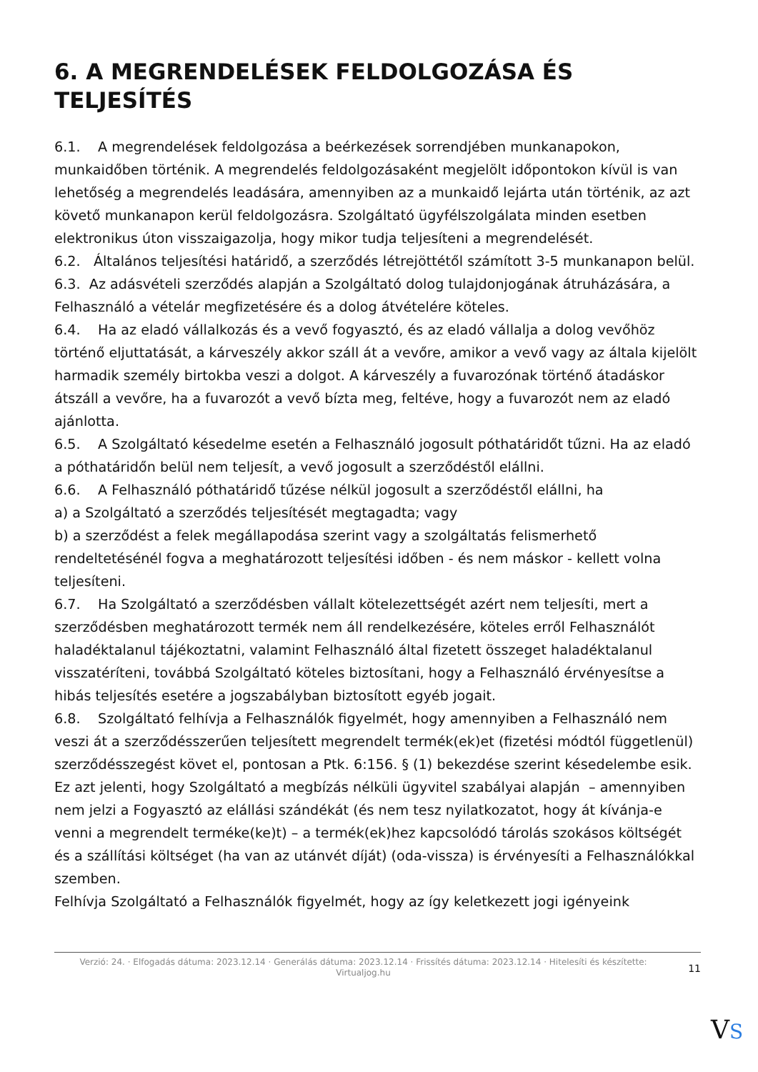6. A MEGRENDELÉSEK FELDOLGOZÁSA ÉS TELJESÍTÉS
6.1. A megrendelések feldolgozása a beérkezések sorrendjében munkanapokon, munkaidőben történik. A megrendelés feldolgozásaként megjelölt időpontokon kívül is van lehetőség a megrendelés leadására, amennyiben az a munkaidő lejárta után történik, az azt követő munkanapon kerül feldolgozásra. Szolgáltató ügyfélszolgálata minden esetben elektronikus úton visszaigazolja, hogy mikor tudja teljesíteni a megrendelését.
6.2. Általános teljesítési határidő, a szerződés létrejöttétől számított 3-5 munkanapon belül.
6.3. Az adásvételi szerződés alapján a Szolgáltató dolog tulajdonjogának átruházására, a Felhasználó a vételár megfizetésére és a dolog átvételére köteles.
6.4. Ha az eladó vállalkozás és a vevő fogyasztó, és az eladó vállalja a dolog vevőhöz történő eljuttatását, a kárveszély akkor száll át a vevőre, amikor a vevő vagy az általa kijelölt harmadik személy birtokba veszi a dolgot. A kárveszély a fuvarozónak történő átadáskor átszáll a vevőre, ha a fuvarozót a vevő bízta meg, feltéve, hogy a fuvarozót nem az eladó ajánlotta.
6.5. A Szolgáltató késedelme esetén a Felhasználó jogosult póthatáridőt tűzni. Ha az eladó a póthatáridőn belül nem teljesít, a vevő jogosult a szerződéstől elállni.
6.6. A Felhasználó póthatáridő tűzése nélkül jogosult a szerződéstől elállni, ha
a) a Szolgáltató a szerződés teljesítését megtagadta; vagy
b) a szerződést a felek megállapodása szerint vagy a szolgáltatás felismerhető rendeltetésénél fogva a meghatározott teljesítési időben - és nem máskor - kellett volna teljesíteni.
6.7. Ha Szolgáltató a szerződésben vállalt kötelezettségét azért nem teljesíti, mert a szerződésben meghatározott termék nem áll rendelkezésére, köteles erről Felhasználót haladéktalanul tájékoztatni, valamint Felhasználó által fizetett összeget haladéktalanul visszatéríteni, továbbá Szolgáltató köteles biztosítani, hogy a Felhasználó érvényesítse a hibás teljesítés esetére a jogszabályban biztosított egyéb jogait.
6.8. Szolgáltató felhívja a Felhasználók figyelmét, hogy amennyiben a Felhasználó nem veszi át a szerződésszerűen teljesített megrendelt termék(ek)et (fizetési módtól függetlenül) szerződésszegést követ el, pontosan a Ptk. 6:156. § (1) bekezdése szerint késedelembe esik.
Ez azt jelenti, hogy Szolgáltató a megbízás nélküli ügyvitel szabályai alapján – amennyiben nem jelzi a Fogyasztó az elállási szándékát (és nem tesz nyilatkozatot, hogy át kívánja-e venni a megrendelt terméke(ke)t) – a termék(ek)hez kapcsolódó tárolás szokásos költségét és a szállítási költséget (ha van az utánvét díját) (oda-vissza) is érvényesíti a Felhasználókkal szemben.
Felhívja Szolgáltató a Felhasználók figyelmét, hogy az így keletkezett jogi igényeink
Verzió: 24. · Elfogadás dátuma: 2023.12.14 · Generálás dátuma: 2023.12.14 · Frissítés dátuma: 2023.12.14 · Hitelesíti és készítette: Virtualjog.hu
11
VS